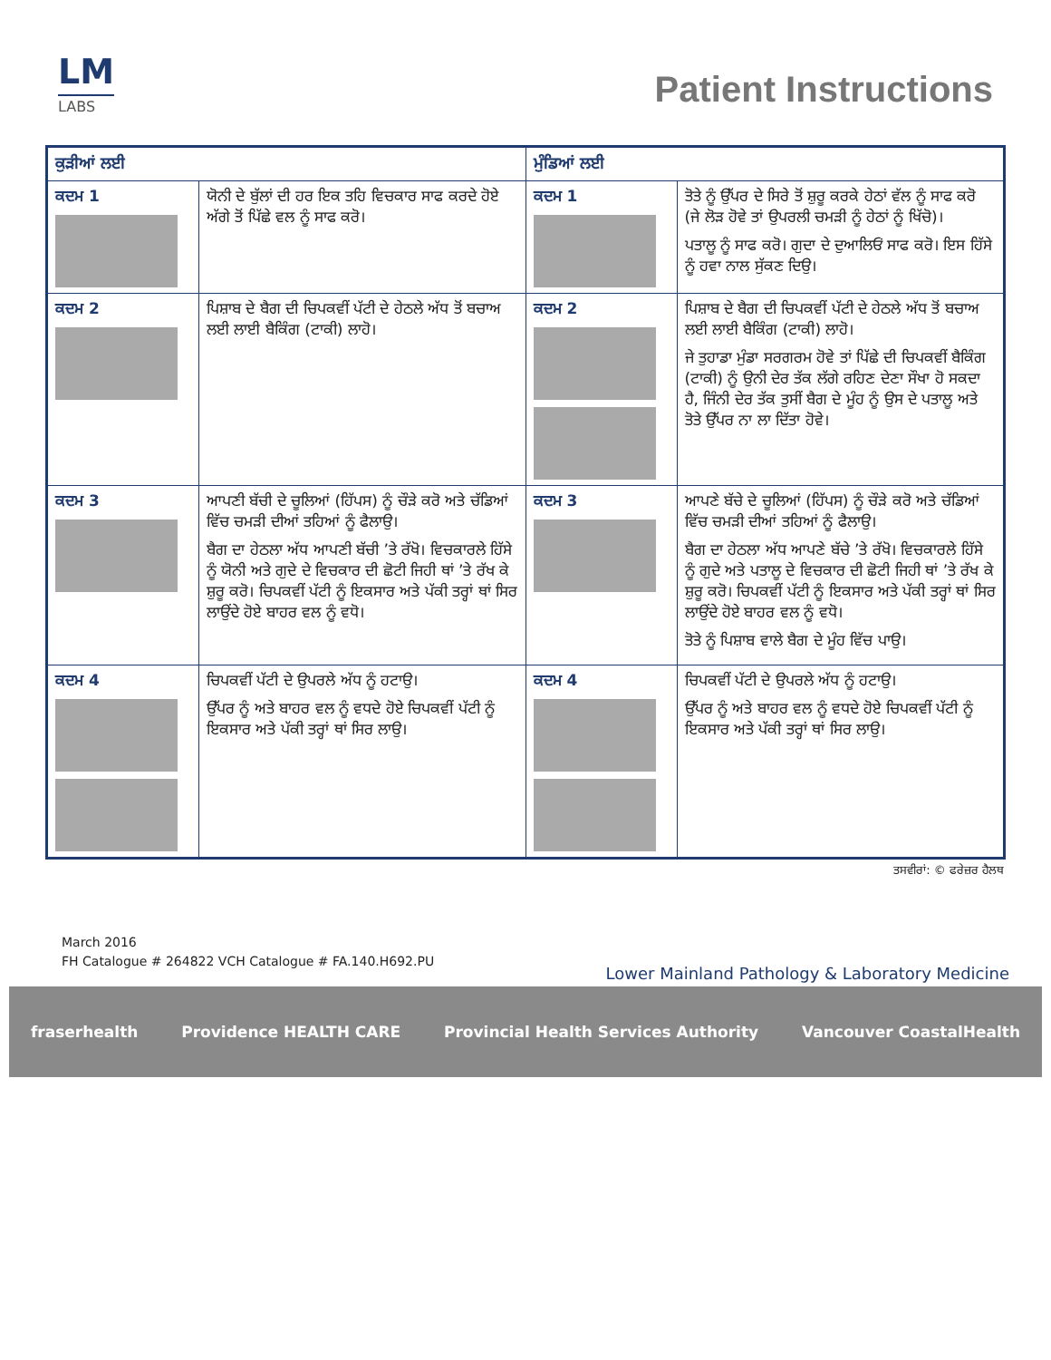LM
LABS
Patient Instructions
| ਕੁੜੀਆਂ ਲਈ | | ਮੁੰਡਿਆਂ ਲਈ | |
| --- | --- | --- | --- |
| ਕਦਮ 1 | ਯੋਨੀ ਦੇ ਬੁੱਲਾਂ ਦੀ ਹਰ ਇਕ ਤਹਿ ਵਿਚਕਾਰ ਸਾਫ ਕਰਦੇ ਹੋਏ ਅੱਗੇ ਤੋਂ ਪਿੱਛੇ ਵਲ ਨੂੰ ਸਾਫ ਕਰੋ। | ਕਦਮ 1 | ਤੋਤੇ ਨੂੰ ਉੱਪਰ ਦੇ ਸਿਰੇ ਤੋਂ ਸ਼ੁਰੂ ਕਰਕੇ ਹੇਠਾਂ ਵੱਲ ਨੂੰ ਸਾਫ ਕਰੋ (ਜੇ ਲੋੜ ਹੋਵੇ ਤਾਂ ਉਪਰਲੀ ਚਮੜੀ ਨੂੰ ਹੇਠਾਂ ਨੂੰ ਖਿੱਚੋ)। ਪਤਾਲੂ ਨੂੰ ਸਾਫ ਕਰੋ। ਗੁਦਾ ਦੇ ਦੁਆਲਿਓਂ ਸਾਫ ਕਰੋ। ਇਸ ਹਿੱਸੇ ਨੂੰ ਹਵਾ ਨਾਲ ਸੁੱਕਣ ਦਿਉ। |
| ਕਦਮ 2 | ਪਿਸ਼ਾਬ ਦੇ ਬੈਗ ਦੀ ਚਿਪਕਵੀਂ ਪੱਟੀ ਦੇ ਹੇਠਲੇ ਅੱਧ ਤੋਂ ਬਚਾਅ ਲਈ ਲਾਈ ਬੈਕਿੰਗ (ਟਾਕੀ) ਲਾਹੋ। | ਕਦਮ 2 | ਪਿਸ਼ਾਬ ਦੇ ਬੈਗ ਦੀ ਚਿਪਕਵੀਂ ਪੱਟੀ ਦੇ ਹੇਠਲੇ ਅੱਧ ਤੋਂ ਬਚਾਅ ਲਈ ਲਾਈ ਬੈਕਿੰਗ (ਟਾਕੀ) ਲਾਹੋ। ਜੇ ਤੁਹਾਡਾ ਮੁੰਡਾ ਸਰਗਰਮ ਹੋਵੇ ਤਾਂ ਪਿੱਛੇ ਦੀ ਚਿਪਕਵੀਂ ਬੈਕਿੰਗ (ਟਾਕੀ) ਨੂੰ ਉਨੀ ਦੇਰ ਤੱਕ ਲੱਗੇ ਰਹਿਣ ਦੇਣਾ ਸੌਖਾ ਹੋ ਸਕਦਾ ਹੈ, ਜਿੰਨੀ ਦੇਰ ਤੱਕ ਤੁਸੀਂ ਬੈਗ ਦੇ ਮੂੰਹ ਨੂੰ ਉਸ ਦੇ ਪਤਾਲੂ ਅਤੇ ਤੋਤੇ ਉੱਪਰ ਨਾ ਲਾ ਦਿੱਤਾ ਹੋਵੇ। |
| ਕਦਮ 3 | ਆਪਣੀ ਬੱਚੀ ਦੇ ਚੂਲਿਆਂ (ਹਿੱਪਸ) ਨੂੰ ਚੌੜੇ ਕਰੋ ਅਤੇ ਚੱਡਿਆਂ ਵਿੱਚ ਚਮੜੀ ਦੀਆਂ ਤਹਿਆਂ ਨੂੰ ਫੈਲਾਉ। ਬੈਗ ਦਾ ਹੇਠਲਾ ਅੱਧ ਆਪਣੀ ਬੱਚੀ ’ਤੇ ਰੱਖੋ। ਵਿਚਕਾਰਲੇ ਹਿੱਸੇ ਨੂੰ ਯੋਨੀ ਅਤੇ ਗੁਦੇ ਦੇ ਵਿਚਕਾਰ ਦੀ ਛੋਟੀ ਜਿਹੀ ਥਾਂ ’ਤੇ ਰੱਖ ਕੇ ਸ਼ੁਰੂ ਕਰੋ। ਚਿਪਕਵੀਂ ਪੱਟੀ ਨੂੰ ਇਕਸਾਰ ਅਤੇ ਪੱਕੀ ਤਰ੍ਹਾਂ ਥਾਂ ਸਿਰ ਲਾਉਂਦੇ ਹੋਏ ਬਾਹਰ ਵਲ ਨੂੰ ਵਧੋ। | ਕਦਮ 3 | ਆਪਣੇ ਬੱਚੇ ਦੇ ਚੂਲਿਆਂ (ਹਿੱਪਸ) ਨੂੰ ਚੌੜੇ ਕਰੋ ਅਤੇ ਚੱਡਿਆਂ ਵਿੱਚ ਚਮੜੀ ਦੀਆਂ ਤਹਿਆਂ ਨੂੰ ਫੈਲਾਉ। ਬੈਗ ਦਾ ਹੇਠਲਾ ਅੱਧ ਆਪਣੇ ਬੱਚੇ ’ਤੇ ਰੱਖੋ। ਵਿਚਕਾਰਲੇ ਹਿੱਸੇ ਨੂੰ ਗੁਦੇ ਅਤੇ ਪਤਾਲੂ ਦੇ ਵਿਚਕਾਰ ਦੀ ਛੋਟੀ ਜਿਹੀ ਥਾਂ ’ਤੇ ਰੱਖ ਕੇ ਸ਼ੁਰੂ ਕਰੋ। ਚਿਪਕਵੀਂ ਪੱਟੀ ਨੂੰ ਇਕਸਾਰ ਅਤੇ ਪੱਕੀ ਤਰ੍ਹਾਂ ਥਾਂ ਸਿਰ ਲਾਉਂਦੇ ਹੋਏ ਬਾਹਰ ਵਲ ਨੂੰ ਵਧੋ। ਤੋਤੇ ਨੂੰ ਪਿਸ਼ਾਬ ਵਾਲੇ ਬੈਗ ਦੇ ਮੂੰਹ ਵਿੱਚ ਪਾਉ। |
| ਕਦਮ 4 | ਚਿਪਕਵੀਂ ਪੱਟੀ ਦੇ ਉਪਰਲੇ ਅੱਧ ਨੂੰ ਹਟਾਉ। ਉੱਪਰ ਨੂੰ ਅਤੇ ਬਾਹਰ ਵਲ ਨੂੰ ਵਧਦੇ ਹੋਏ ਚਿਪਕਵੀਂ ਪੱਟੀ ਨੂੰ ਇਕਸਾਰ ਅਤੇ ਪੱਕੀ ਤਰ੍ਹਾਂ ਥਾਂ ਸਿਰ ਲਾਉ। | ਕਦਮ 4 | ਚਿਪਕਵੀਂ ਪੱਟੀ ਦੇ ਉਪਰਲੇ ਅੱਧ ਨੂੰ ਹਟਾਉ। ਉੱਪਰ ਨੂੰ ਅਤੇ ਬਾਹਰ ਵਲ ਨੂੰ ਵਧਦੇ ਹੋਏ ਚਿਪਕਵੀਂ ਪੱਟੀ ਨੂੰ ਇਕਸਾਰ ਅਤੇ ਪੱਕੀ ਤਰ੍ਹਾਂ ਥਾਂ ਸਿਰ ਲਾਉ। |
ਤਸਵੀਰਾਂ: © ਫਰੇਜ਼ਰ ਹੈਲਥ
March 2016
FH Catalogue # 264822 VCH Catalogue # FA.140.H692.PU
Lower Mainland Pathology & Laboratory Medicine
fraserhealth Providence HEALTH CARE Provincial Health Services Authority Vancouver CoastalHealth